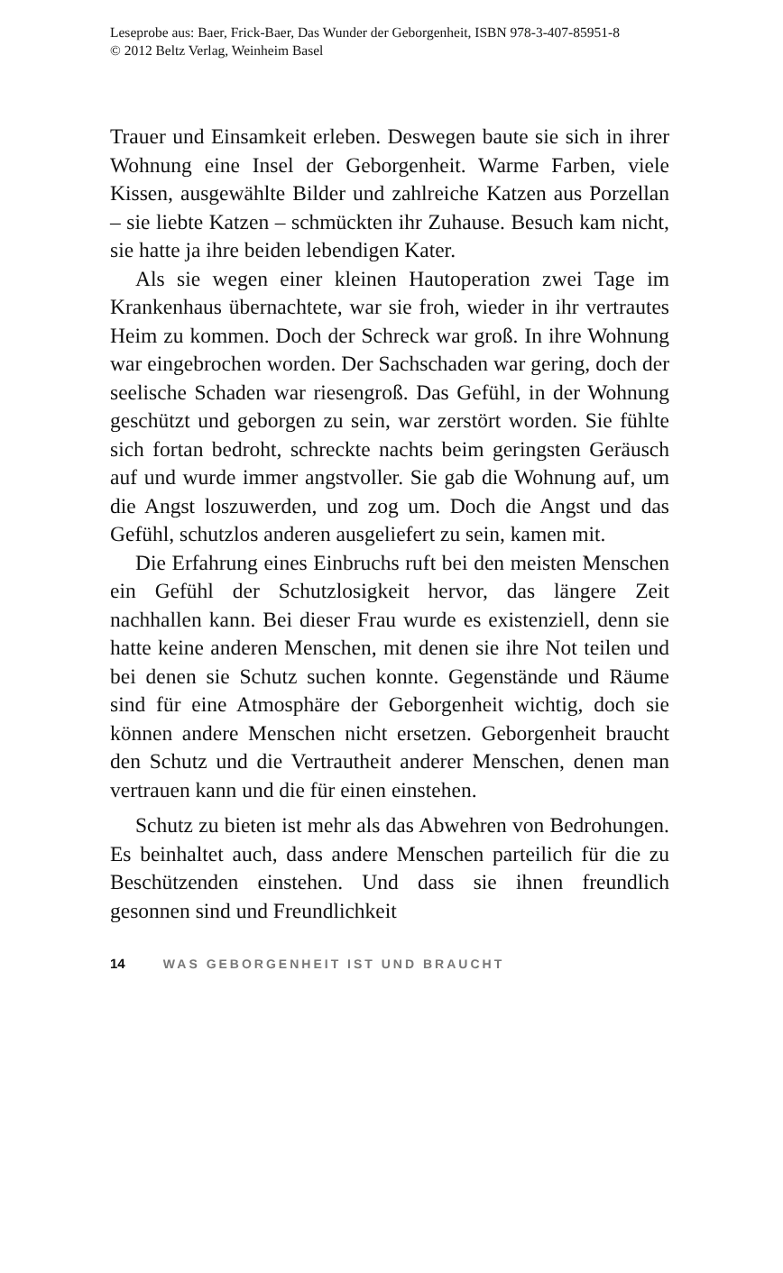Leseprobe aus: Baer, Frick-Baer, Das Wunder der Geborgenheit, ISBN 978-3-407-85951-8
© 2012 Beltz Verlag, Weinheim Basel
Trauer und Einsamkeit erleben. Deswegen baute sie sich in ihrer Wohnung eine Insel der Geborgenheit. Warme Farben, viele Kissen, ausgewählte Bilder und zahlreiche Katzen aus Porzellan – sie liebte Katzen – schmückten ihr Zuhause. Besuch kam nicht, sie hatte ja ihre beiden lebendigen Kater.
Als sie wegen einer kleinen Hautoperation zwei Tage im Krankenhaus übernachtete, war sie froh, wieder in ihr vertrautes Heim zu kommen. Doch der Schreck war groß. In ihre Wohnung war eingebrochen worden. Der Sachschaden war gering, doch der seelische Schaden war riesengroß. Das Gefühl, in der Wohnung geschützt und geborgen zu sein, war zerstört worden. Sie fühlte sich fortan bedroht, schreckte nachts beim geringsten Geräusch auf und wurde immer angstvoller. Sie gab die Wohnung auf, um die Angst loszuwerden, und zog um. Doch die Angst und das Gefühl, schutzlos anderen ausgeliefert zu sein, kamen mit.
Die Erfahrung eines Einbruchs ruft bei den meisten Menschen ein Gefühl der Schutzlosigkeit hervor, das längere Zeit nachhallen kann. Bei dieser Frau wurde es existenziell, denn sie hatte keine anderen Menschen, mit denen sie ihre Not teilen und bei denen sie Schutz suchen konnte. Gegenstände und Räume sind für eine Atmosphäre der Geborgenheit wichtig, doch sie können andere Menschen nicht ersetzen. Geborgenheit braucht den Schutz und die Vertrautheit anderer Menschen, denen man vertrauen kann und die für einen einstehen.
Schutz zu bieten ist mehr als das Abwehren von Bedrohungen. Es beinhaltet auch, dass andere Menschen parteilich für die zu Beschützenden einstehen. Und dass sie ihnen freundlich gesonnen sind und Freundlichkeit
14 WAS GEBORGENHEIT IST UND BRAUCHT